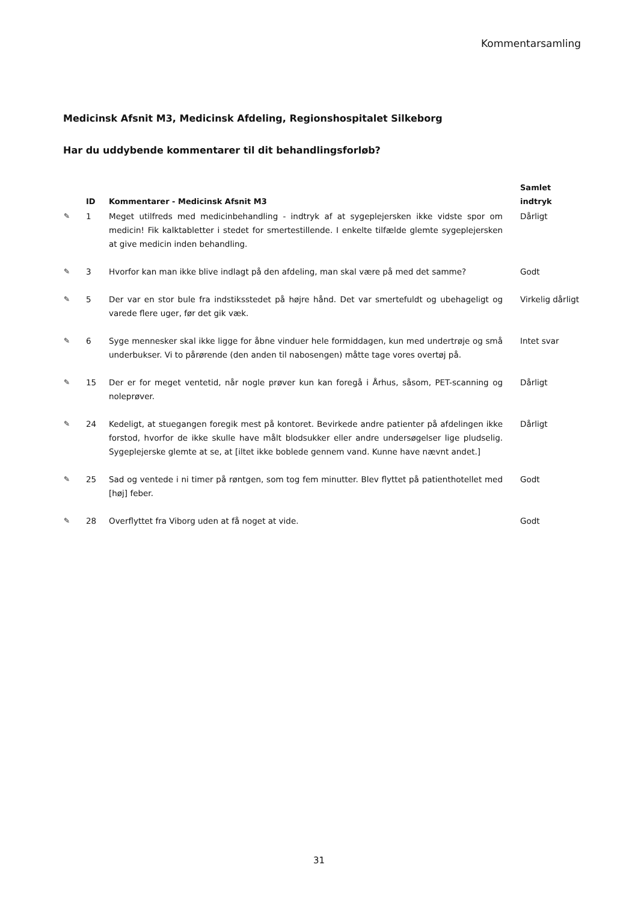Kommentarsamling
Medicinsk Afsnit M3, Medicinsk Afdeling, Regionshospitalet Silkeborg
Har du uddybende kommentarer til dit behandlingsforløb?
| | ID | Kommentarer - Medicinsk Afsnit M3 | Samlet indtryk |
| --- | --- | --- | --- |
| ✎ | 1 | Meget utilfreds med medicinbehandling - indtryk af at sygeplejersken ikke vidste spor om medicin! Fik kalktabletter i stedet for smertestillende. I enkelte tilfælde glemte sygeplejersken at give medicin inden behandling. | Dårligt |
| ✎ | 3 | Hvorfor kan man ikke blive indlagt på den afdeling, man skal være på med det samme? | Godt |
| ✎ | 5 | Der var en stor bule fra indstiksstedet på højre hånd. Det var smertefuldt og ubehageligt og varede flere uger, før det gik væk. | Virkelig dårligt |
| ✎ | 6 | Syge mennesker skal ikke ligge for åbne vinduer hele formiddagen, kun med undertrøje og små underbukser. Vi to pårørende (den anden til nabosengen) måtte tage vores overtøj på. | Intet svar |
| ✎ | 15 | Der er for meget ventetid, når nogle prøver kun kan foregå i Århus, såsom, PET-scanning og noleprøver. | Dårligt |
| ✎ | 24 | Kedeligt, at stuegangen foregik mest på kontoret. Bevirkede andre patienter på afdelingen ikke forstod, hvorfor de ikke skulle have målt blodsukker eller andre undersøgelser lige pludselig. Sygeplejerske glemte at se, at [iltet ikke boblede gennem vand. Kunne have nævnt andet.] | Dårligt |
| ✎ | 25 | Sad og ventede i ni timer på røntgen, som tog fem minutter. Blev flyttet på patienthotellet med [høj] feber. | Godt |
| ✎ | 28 | Overflyttet fra Viborg uden at få noget at vide. | Godt |
31